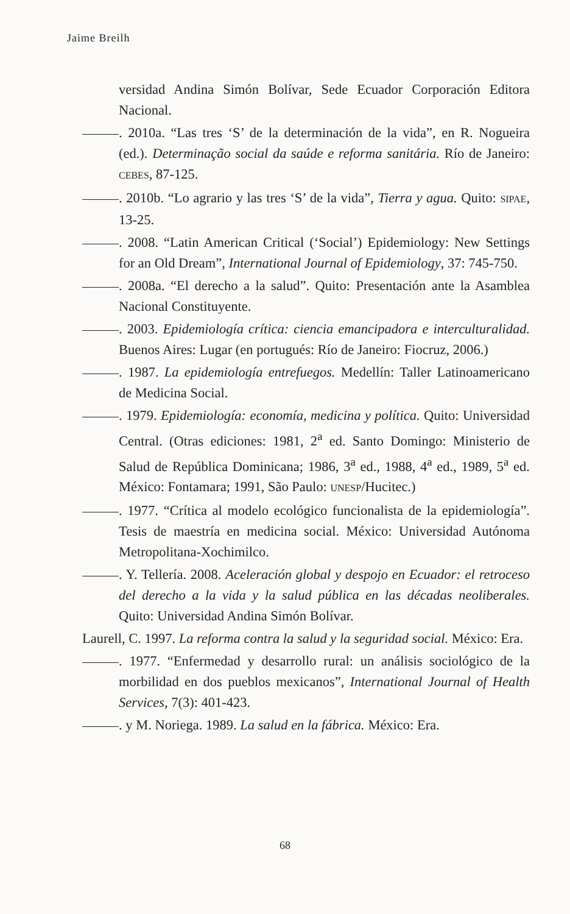Jaime Breilh
versidad Andina Simón Bolívar, Sede Ecuador Corporación Editora Nacional.
. 2010a. “Las tres ‘S’ de la determinación de la vida”, en R. Nogueira (ed.). Determinação social da saúde e reforma sanitária. Río de Janeiro: CEBES, 87-125.
. 2010b. “Lo agrario y las tres ‘S’ de la vida”, Tierra y agua. Quito: SIPAE, 13-25.
. 2008. “Latin American Critical (‘Social’) Epidemiology: New Settings for an Old Dream”, International Journal of Epidemiology, 37: 745-750.
. 2008a. “El derecho a la salud”. Quito: Presentación ante la Asamblea Nacional Constituyente.
. 2003. Epidemiología crítica: ciencia emancipadora e interculturalidad. Buenos Aires: Lugar (en portugués: Río de Janeiro: Fiocruz, 2006.)
. 1987. La epidemiología entrefuegos. Medellín: Taller Latinoamericano de Medicina Social.
. 1979. Epidemiología: economía, medicina y política. Quito: Universidad Central. (Otras ediciones: 1981, 2<sup>a</sup> ed. Santo Domingo: Ministerio de Salud de República Dominicana; 1986, 3<sup>a</sup> ed., 1988, 4<sup>a</sup> ed., 1989, 5<sup>a</sup> ed. México: Fontamara; 1991, São Paulo: UNESP/Hucitec.)
. 1977. “Crítica al modelo ecológico funcionalista de la epidemiología”. Tesis de maestría en medicina social. México: Universidad Autónoma Metropolitana-Xochimilco.
. Y. Tellería. 2008. Aceleración global y despojo en Ecuador: el retroceso del derecho a la vida y la salud pública en las décadas neoliberales. Quito: Universidad Andina Simón Bolívar.
Laurell, C. 1997. La reforma contra la salud y la seguridad social. México: Era.
. 1977. “Enfermedad y desarrollo rural: un análisis sociológico de la morbilidad en dos pueblos mexicanos”, International Journal of Health Services, 7(3): 401-423.
. y M. Noriega. 1989. La salud en la fábrica. México: Era.
68